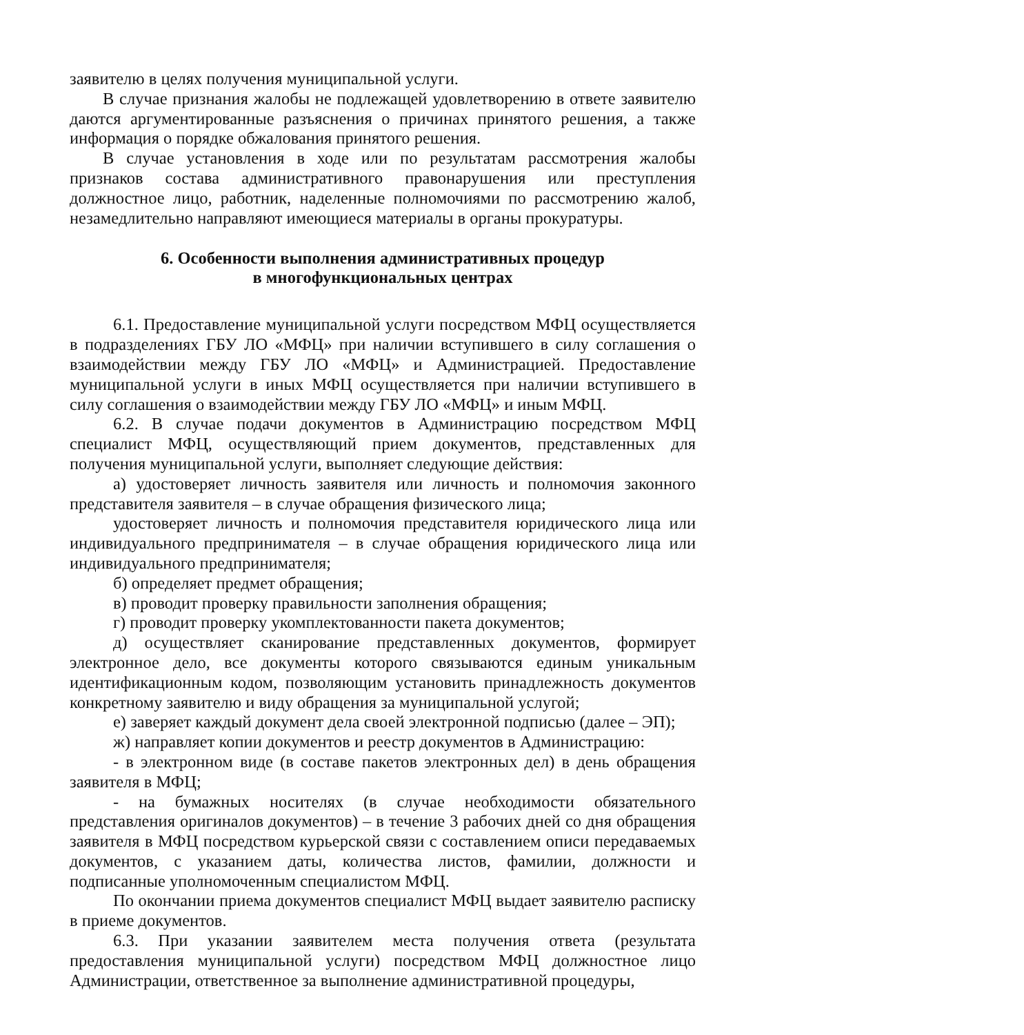заявителю в целях получения муниципальной услуги.
В случае признания жалобы не подлежащей удовлетворению в ответе заявителю даются аргументированные разъяснения о причинах принятого решения, а также информация о порядке обжалования принятого решения.
В случае установления в ходе или по результатам рассмотрения жалобы признаков состава административного правонарушения или преступления должностное лицо, работник, наделенные полномочиями по рассмотрению жалоб, незамедлительно направляют имеющиеся материалы в органы прокуратуры.
6. Особенности выполнения административных процедур
в многофункциональных центрах
6.1. Предоставление муниципальной услуги посредством МФЦ осуществляется в подразделениях ГБУ ЛО «МФЦ» при наличии вступившего в силу соглашения о взаимодействии между ГБУ ЛО «МФЦ» и Администрацией. Предоставление муниципальной услуги в иных МФЦ осуществляется при наличии вступившего в силу соглашения о взаимодействии между ГБУ ЛО «МФЦ» и иным МФЦ.
6.2. В случае подачи документов в Администрацию посредством МФЦ специалист МФЦ, осуществляющий прием документов, представленных для получения муниципальной услуги, выполняет следующие действия:
а) удостоверяет личность заявителя или личность и полномочия законного представителя заявителя – в случае обращения физического лица;
удостоверяет личность и полномочия представителя юридического лица или индивидуального предпринимателя – в случае обращения юридического лица или индивидуального предпринимателя;
б) определяет предмет обращения;
в) проводит проверку правильности заполнения обращения;
г) проводит проверку укомплектованности пакета документов;
д) осуществляет сканирование представленных документов, формирует электронное дело, все документы которого связываются единым уникальным идентификационным кодом, позволяющим установить принадлежность документов конкретному заявителю и виду обращения за муниципальной услугой;
е) заверяет каждый документ дела своей электронной подписью (далее – ЭП);
ж) направляет копии документов и реестр документов в Администрацию:
- в электронном виде (в составе пакетов электронных дел) в день обращения заявителя в МФЦ;
- на бумажных носителях (в случае необходимости обязательного представления оригиналов документов) – в течение 3 рабочих дней со дня обращения заявителя в МФЦ посредством курьерской связи с составлением описи передаваемых документов, с указанием даты, количества листов, фамилии, должности и подписанные уполномоченным специалистом МФЦ.
По окончании приема документов специалист МФЦ выдает заявителю расписку в приеме документов.
6.3. При указании заявителем места получения ответа (результата предоставления муниципальной услуги) посредством МФЦ должностное лицо Администрации, ответственное за выполнение административной процедуры,